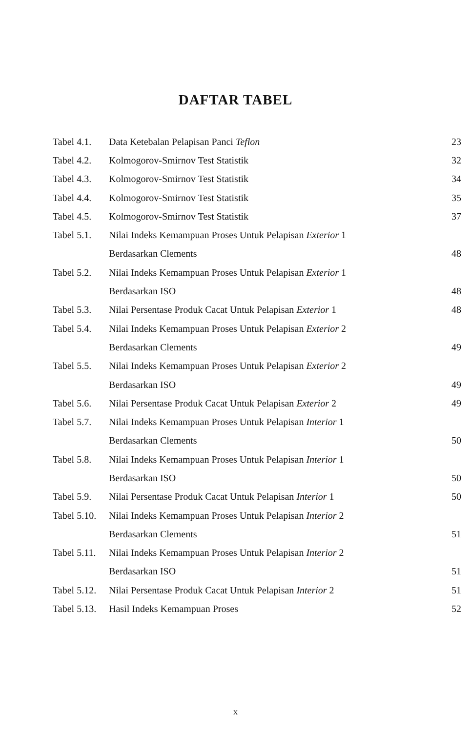DAFTAR TABEL
| Tabel 4.1. | Data Ketebalan Pelapisan Panci Teflon | 23 |
| Tabel 4.2. | Kolmogorov-Smirnov Test Statistik | 32 |
| Tabel 4.3. | Kolmogorov-Smirnov Test Statistik | 34 |
| Tabel 4.4. | Kolmogorov-Smirnov Test Statistik | 35 |
| Tabel 4.5. | Kolmogorov-Smirnov Test Statistik | 37 |
| Tabel 5.1. | Nilai Indeks Kemampuan Proses Untuk Pelapisan Exterior 1 | |
| | Berdasarkan Clements | 48 |
| Tabel 5.2. | Nilai Indeks Kemampuan Proses Untuk Pelapisan Exterior 1 | |
| | Berdasarkan ISO | 48 |
| Tabel 5.3. | Nilai Persentase Produk Cacat Untuk Pelapisan Exterior 1 | 48 |
| Tabel 5.4. | Nilai Indeks Kemampuan Proses Untuk Pelapisan Exterior 2 | |
| | Berdasarkan Clements | 49 |
| Tabel 5.5. | Nilai Indeks Kemampuan Proses Untuk Pelapisan Exterior 2 | |
| | Berdasarkan ISO | 49 |
| Tabel 5.6. | Nilai Persentase Produk Cacat Untuk Pelapisan Exterior 2 | 49 |
| Tabel 5.7. | Nilai Indeks Kemampuan Proses Untuk Pelapisan Interior 1 | |
| | Berdasarkan Clements | 50 |
| Tabel 5.8. | Nilai Indeks Kemampuan Proses Untuk Pelapisan Interior 1 | |
| | Berdasarkan ISO | 50 |
| Tabel 5.9. | Nilai Persentase Produk Cacat Untuk Pelapisan Interior 1 | 50 |
| Tabel 5.10. | Nilai Indeks Kemampuan Proses Untuk Pelapisan Interior 2 | |
| | Berdasarkan Clements | 51 |
| Tabel 5.11. | Nilai Indeks Kemampuan Proses Untuk Pelapisan Interior 2 | |
| | Berdasarkan ISO | 51 |
| Tabel 5.12. | Nilai Persentase Produk Cacat Untuk Pelapisan Interior 2 | 51 |
| Tabel 5.13. | Hasil Indeks Kemampuan Proses | 52 |
x